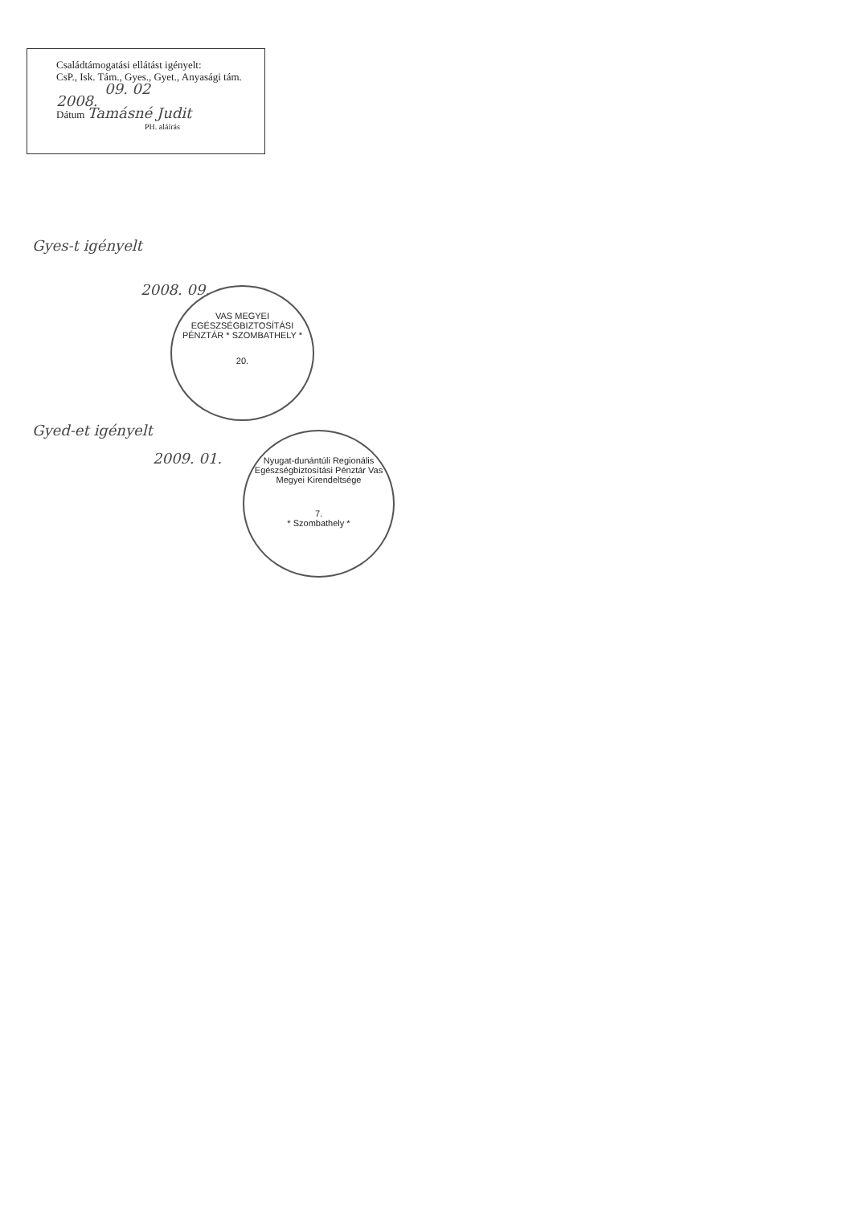Családtámogatási ellátást igényelt:
CsP., Isk. Tám., Gyes., Gyet., Anyasági tám.
09. 02
2008.
Dátum Tamásné Judit
PH. aláírás
Gyes-t igényelt
2008. 09.
VAS MEGYEI EGÉSZSÉGBIZTOSÍTÁSI PÉNZTÁR * SZOMBATHELY *
20.
Gyed-et igényelt
2009. 01.
Nyugat-dunántúli Regionális Egészségbiztosítási Pénztár Vas Megyei Kirendeltsége
7.
* Szombathely *